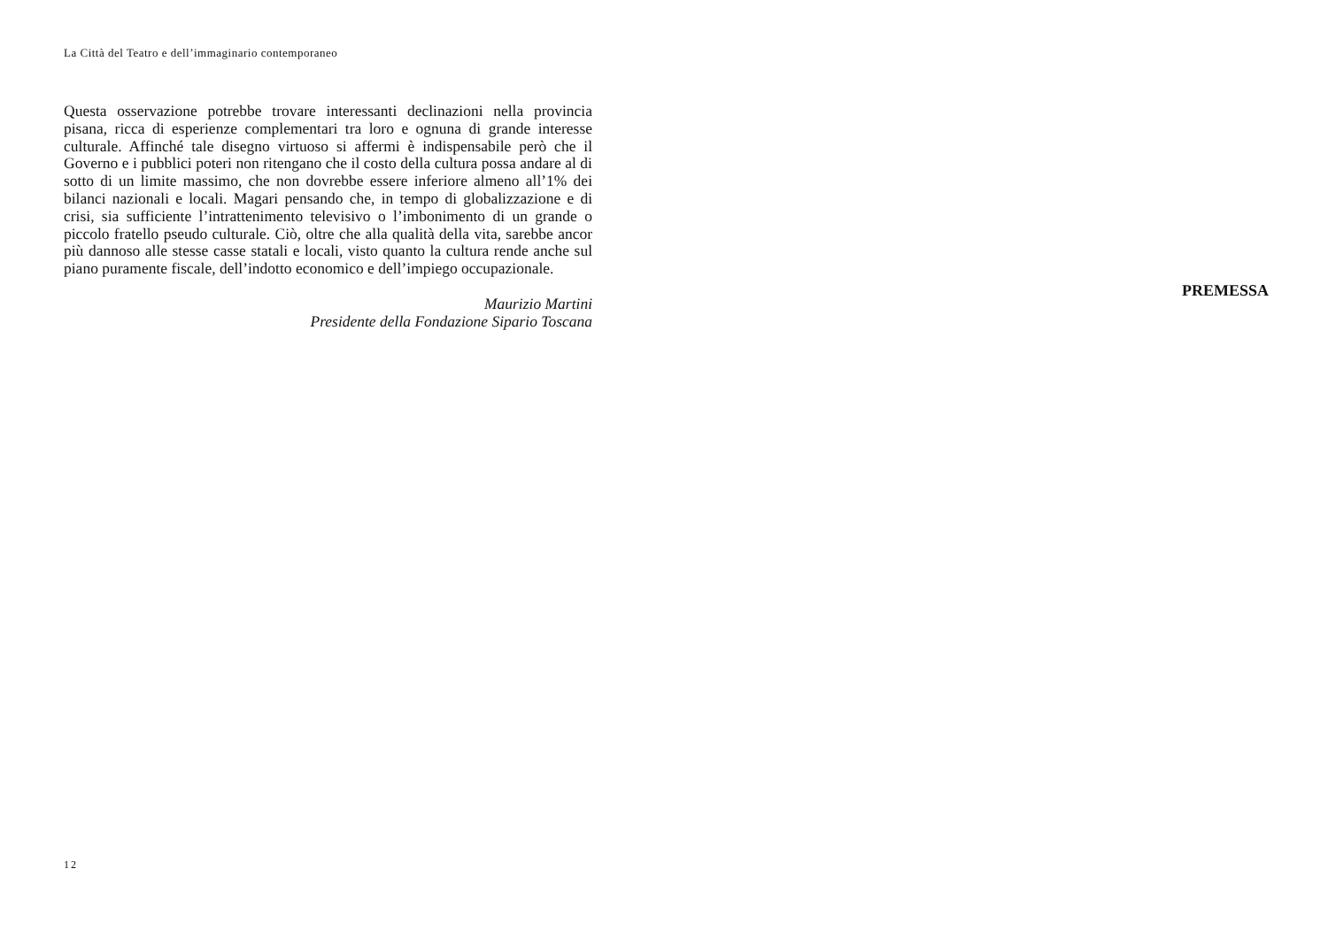La Città del Teatro e dell’immaginario contemporaneo
Questa osservazione potrebbe trovare interessanti declinazioni nella provincia pisana, ricca di esperienze complementari tra loro e ognuna di grande interesse culturale. Affinché tale disegno virtuoso si affermi è indispensabile però che il Governo e i pubblici poteri non ritengano che il costo della cultura possa andare al di sotto di un limite massimo, che non dovrebbe essere inferiore almeno all’1% dei bilanci nazionali e locali. Magari pensando che, in tempo di globalizzazione e di crisi, sia sufficiente l’intrattenimento televisivo o l’imbonimento di un grande o piccolo fratello pseudo culturale. Ciò, oltre che alla qualità della vita, sarebbe ancor più dannoso alle stesse casse statali e locali, visto quanto la cultura rende anche sul piano puramente fiscale, dell’indotto economico e dell’impiego occupazionale.
Maurizio Martini
Presidente della Fondazione Sipario Toscana
12
PREMESSA